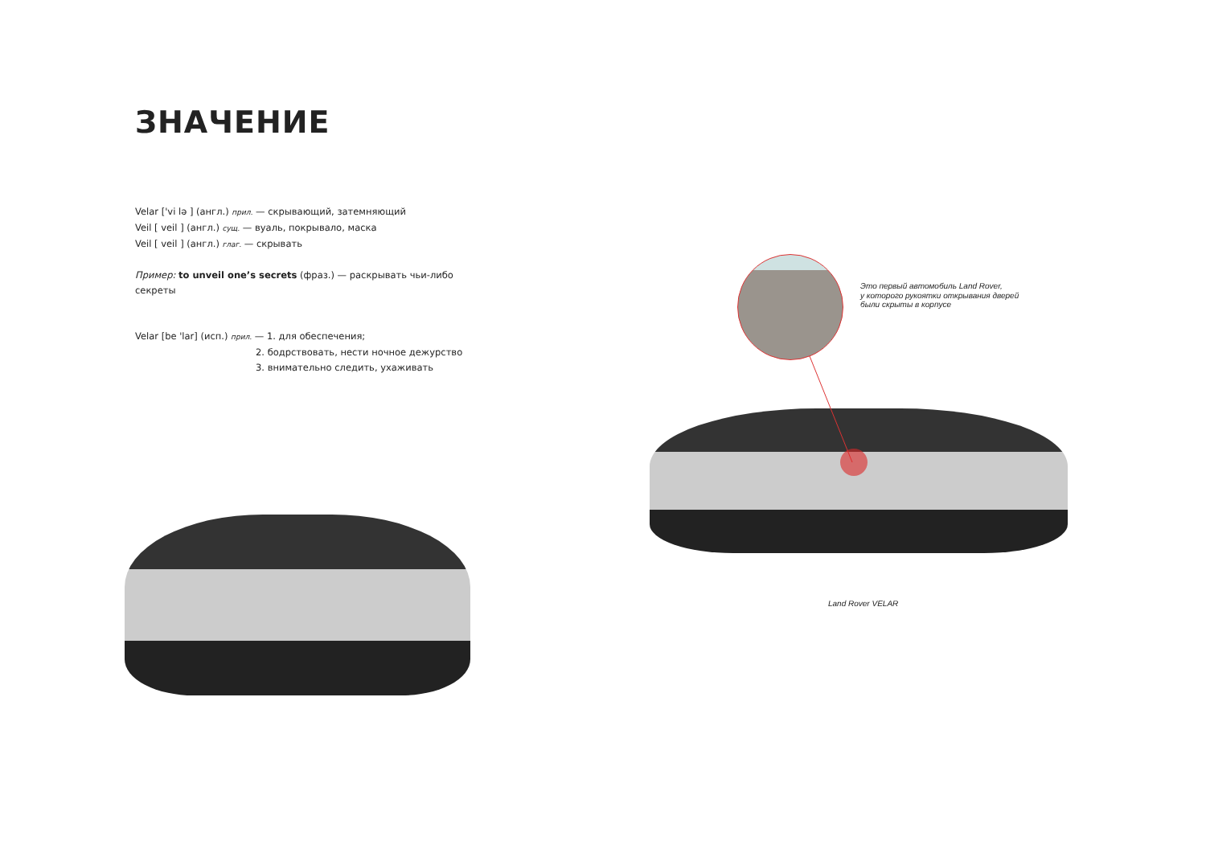ЗНАЧЕНИЕ
Velar ['vi lə ] (англ.) прил. — скрывающий, затемняющий
Veil [ veil ] (англ.) сущ. — вуаль, покрывало, маска
Veil [ veil ] (англ.) глаг. — скрывать
Пример: to unveil one’s secrets (фраз.) — раскрывать чьи-либо секреты
Velar [be 'lar] (исп.) прил. — 1. для обеспечения;
2. бодрствовать, нести ночное дежурство
3. внимательно следить, ухаживать
Это первый автомобиль Land Rover,
у которого рукоятки открывания дверей
были скрыты в корпусе
Land Rover VELAR